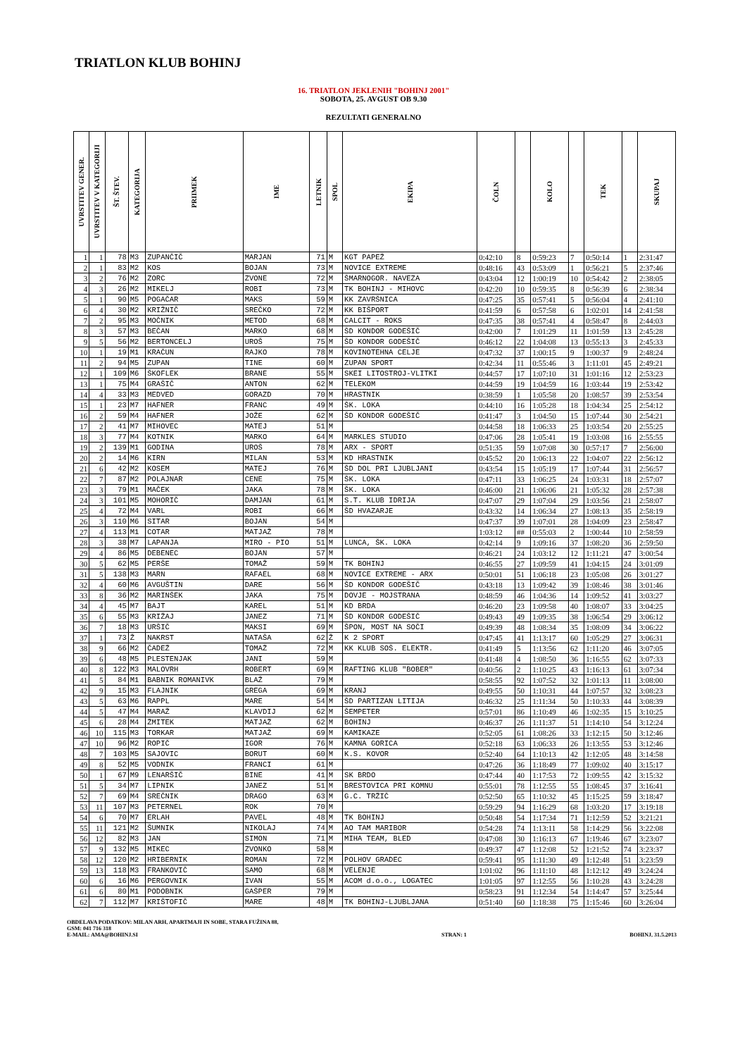TRIATLON KLUB BOHINJ
16. TRIATLON JEKLENIH "BOHINJ 2001"
SOBOTA, 25. AVGUST OB 9.30
REZULTATI GENERALNO
| UVRSTITEV GENER. | UVRSTITEV V KATEGORIJI | ŠT. ŠTEV. | KATEGORIJA | PRIIMEK | IME | LETNIK | SPOL | EKIPA | ČOLN | | KOLO | | TEK | | SKUPAJ |
| --- | --- | --- | --- | --- | --- | --- | --- | --- | --- | --- | --- | --- | --- | --- | --- |
| 1 | 1 | 78 | M3 | ZUPANČIČ | MARJAN | 71 | M | KGT PAPEŽ | 0:42:10 | 8 | 0:59:23 | 7 | 0:50:14 | 1 | 2:31:47 |
| 2 | 1 | 83 | M2 | KOS | BOJAN | 73 | M | NOVICE EXTREME | 0:48:16 | 43 | 0:53:09 | 1 | 0:56:21 | 5 | 2:37:46 |
| 3 | 2 | 76 | M2 | ZORC | ZVONE | 72 | M | ŠMARNOGOR. NAVEZA | 0:43:04 | 12 | 1:00:19 | 10 | 0:54:42 | 2 | 2:38:05 |
| 4 | 3 | 26 | M2 | MIKELJ | ROBI | 73 | M | TK BOHINJ - MIHOVC | 0:42:20 | 10 | 0:59:35 | 8 | 0:56:39 | 6 | 2:38:34 |
| 5 | 1 | 90 | M5 | POGAČAR | MAKS | 59 | M | KK ZAVRŠNICA | 0:47:25 | 35 | 0:57:41 | 5 | 0:56:04 | 4 | 2:41:10 |
| 6 | 4 | 30 | M2 | KRIŽNIČ | SREČKO | 72 | M | KK BIŠPORT | 0:41:59 | 6 | 0:57:58 | 6 | 1:02:01 | 14 | 2:41:58 |
| 7 | 2 | 95 | M3 | MOČNIK | METOD | 68 | M | CALCIT - ROKS | 0:47:35 | 38 | 0:57:41 | 4 | 0:58:47 | 8 | 2:44:03 |
| 8 | 3 | 57 | M3 | BEČAN | MARKO | 68 | M | ŠD KONDOR GODEŠIČ | 0:42:00 | 7 | 1:01:29 | 11 | 1:01:59 | 13 | 2:45:28 |
| 9 | 5 | 56 | M2 | BERTONCELJ | UROŠ | 75 | M | ŠD KONDOR GODEŠIČ | 0:46:12 | 22 | 1:04:08 | 13 | 0:55:13 | 3 | 2:45:33 |
| 10 | 1 | 19 | M1 | KRAČUN | RAJKO | 78 | M | KOVINOTEHNA CELJE | 0:47:32 | 37 | 1:00:15 | 9 | 1:00:37 | 9 | 2:48:24 |
| 11 | 2 | 94 | M5 | ZUPAN | TINE | 60 | M | ZUPAN SPORT | 0:42:34 | 11 | 0:55:46 | 3 | 1:11:01 | 45 | 2:49:21 |
| 12 | 1 | 109 | M6 | ŠKOFLEK | BRANE | 55 | M | SKEI LITOSTROJ-VLITKI | 0:44:57 | 17 | 1:07:10 | 31 | 1:01:16 | 12 | 2:53:23 |
| 13 | 1 | 75 | M4 | GRAŠIČ | ANTON | 62 | M | TELEKOM | 0:44:59 | 19 | 1:04:59 | 16 | 1:03:44 | 19 | 2:53:42 |
| 14 | 4 | 33 | M3 | MEDVED | GORAZD | 70 | M | HRASTNIK | 0:38:59 | 1 | 1:05:58 | 20 | 1:08:57 | 39 | 2:53:54 |
| 15 | 1 | 23 | M7 | HAFNER | FRANC | 49 | M | ŠK. LOKA | 0:44:10 | 16 | 1:05:28 | 18 | 1:04:34 | 25 | 2:54:12 |
| 16 | 2 | 59 | M4 | HAFNER | JOŽE | 62 | M | ŠD KONDOR GODEŠIČ | 0:41:47 | 3 | 1:04:50 | 15 | 1:07:44 | 30 | 2:54:21 |
| 17 | 2 | 41 | M7 | MIHOVEC | MATEJ | 51 | M | | 0:44:58 | 18 | 1:06:33 | 25 | 1:03:54 | 20 | 2:55:25 |
| 18 | 3 | 77 | M4 | KOTNIK | MARKO | 64 | M | MARKLES STUDIO | 0:47:06 | 28 | 1:05:41 | 19 | 1:03:08 | 16 | 2:55:55 |
| 19 | 2 | 139 | M1 | GODINA | UROŠ | 78 | M | ARX - SPORT | 0:51:35 | 59 | 1:07:08 | 30 | 0:57:17 | 7 | 2:56:00 |
| 20 | 2 | 14 | M6 | KIRN | MILAN | 53 | M | KD HRASTNIK | 0:45:52 | 20 | 1:06:13 | 22 | 1:04:07 | 22 | 2:56:12 |
| 21 | 6 | 42 | M2 | KOSEM | MATEJ | 76 | M | ŠD DOL PRI LJUBLJANI | 0:43:54 | 15 | 1:05:19 | 17 | 1:07:44 | 31 | 2:56:57 |
| 22 | 7 | 87 | M2 | POLAJNAR | CENE | 75 | M | ŠK. LOKA | 0:47:11 | 33 | 1:06:25 | 24 | 1:03:31 | 18 | 2:57:07 |
| 23 | 3 | 79 | M1 | MAČEK | JAKA | 78 | M | ŠK. LOKA | 0:46:00 | 21 | 1:06:06 | 21 | 1:05:32 | 28 | 2:57:38 |
| 24 | 3 | 101 | M5 | MOHORIČ | DAMJAN | 61 | M | S.T. KLUB IDRIJA | 0:47:07 | 29 | 1:07:04 | 29 | 1:03:56 | 21 | 2:58:07 |
| 25 | 4 | 72 | M4 | VARL | ROBI | 66 | M | ŠD HVAZARJE | 0:43:32 | 14 | 1:06:34 | 27 | 1:08:13 | 35 | 2:58:19 |
| 26 | 3 | 110 | M6 | SITAR | BOJAN | 54 | M | | 0:47:37 | 39 | 1:07:01 | 28 | 1:04:09 | 23 | 2:58:47 |
| 27 | 4 | 113 | M1 | COTAR | MATJAŽ | 78 | M | | 1:03:12 | ## | 0:55:03 | 2 | 1:00:44 | 10 | 2:58:59 |
| 28 | 3 | 38 | M7 | LAPANJA | MIRO - PIO | 51 | M | LUNCA, ŠK. LOKA | 0:42:14 | 9 | 1:09:16 | 37 | 1:08:20 | 36 | 2:59:50 |
| 29 | 4 | 86 | M5 | DEBENEC | BOJAN | 57 | M | | 0:46:21 | 24 | 1:03:12 | 12 | 1:11:21 | 47 | 3:00:54 |
| 30 | 5 | 62 | M5 | PERŠE | TOMAŽ | 59 | M | TK BOHINJ | 0:46:55 | 27 | 1:09:59 | 41 | 1:04:15 | 24 | 3:01:09 |
| 31 | 5 | 138 | M3 | MARN | RAFAEL | 68 | M | NOVICE EXTREME - ARX | 0:50:01 | 51 | 1:06:18 | 23 | 1:05:08 | 26 | 3:01:27 |
| 32 | 4 | 60 | M6 | AVGUŠTIN | DARE | 56 | M | ŠD KONDOR GODEŠIČ | 0:43:18 | 13 | 1:09:42 | 39 | 1:08:46 | 38 | 3:01:46 |
| 33 | 8 | 36 | M2 | MARINŠEK | JAKA | 75 | M | DOVJE - MOJSTRANA | 0:48:59 | 46 | 1:04:36 | 14 | 1:09:52 | 41 | 3:03:27 |
| 34 | 4 | 45 | M7 | BAJT | KAREL | 51 | M | KD BRDA | 0:46:20 | 23 | 1:09:58 | 40 | 1:08:07 | 33 | 3:04:25 |
| 35 | 6 | 55 | M3 | KRIŽAJ | JANEZ | 71 | M | ŠD KONDOR GODEŠIČ | 0:49:43 | 49 | 1:09:35 | 38 | 1:06:54 | 29 | 3:06:12 |
| 36 | 7 | 18 | M3 | URŠIČ | MAKSI | 69 | M | ŠPON, MOST NA SOČI | 0:49:39 | 48 | 1:08:34 | 35 | 1:08:09 | 34 | 3:06:22 |
| 37 | 1 | 73 | Ž | NAKRST | NATAŠA | 62 | Ž | K 2 SPORT | 0:47:45 | 41 | 1:13:17 | 60 | 1:05:29 | 27 | 3:06:31 |
| 38 | 9 | 66 | M2 | ČADEŽ | TOMAŽ | 72 | M | KK KLUB SOŠ. ELEKTR. | 0:41:49 | 5 | 1:13:56 | 62 | 1:11:20 | 46 | 3:07:05 |
| 39 | 6 | 48 | M5 | PLESTENJAK | JANI | 59 | M | | 0:41:48 | 4 | 1:08:50 | 36 | 1:16:55 | 62 | 3:07:33 |
| 40 | 8 | 122 | M3 | MALOVRH | ROBERT | 69 | M | RAFTING KLUB "BOBER" | 0:40:56 | 2 | 1:10:25 | 43 | 1:16:13 | 61 | 3:07:34 |
| 41 | 5 | 84 | M1 | BABNIK ROMANIVK | BLAŽ | 79 | M | | 0:58:55 | 92 | 1:07:52 | 32 | 1:01:13 | 11 | 3:08:00 |
| 42 | 9 | 15 | M3 | FLAJNIK | GREGA | 69 | M | KRANJ | 0:49:55 | 50 | 1:10:31 | 44 | 1:07:57 | 32 | 3:08:23 |
| 43 | 5 | 63 | M6 | RAPPL | MARE | 54 | M | ŠD PARTIZAN LITIJA | 0:46:32 | 25 | 1:11:34 | 50 | 1:10:33 | 44 | 3:08:39 |
| 44 | 5 | 47 | M4 | MARAŽ | KLAVDIJ | 62 | M | ŠEMPETER | 0:57:01 | 86 | 1:10:49 | 46 | 1:02:35 | 15 | 3:10:25 |
| 45 | 6 | 28 | M4 | ŽMITEK | MATJAŽ | 62 | M | BOHINJ | 0:46:37 | 26 | 1:11:37 | 51 | 1:14:10 | 54 | 3:12:24 |
| 46 | 10 | 115 | M3 | TORKAR | MATJAŽ | 69 | M | KAMIKAZE | 0:52:05 | 61 | 1:08:26 | 33 | 1:12:15 | 50 | 3:12:46 |
| 47 | 10 | 96 | M2 | ROPIČ | IGOR | 76 | M | KAMNA GORICA | 0:52:18 | 63 | 1:06:33 | 26 | 1:13:55 | 53 | 3:12:46 |
| 48 | 7 | 103 | M5 | SAJOVIC | BORUT | 60 | M | K.S. KOVOR | 0:52:40 | 64 | 1:10:13 | 42 | 1:12:05 | 48 | 3:14:58 |
| 49 | 8 | 52 | M5 | VODNIK | FRANCI | 61 | M | | 0:47:26 | 36 | 1:18:49 | 77 | 1:09:02 | 40 | 3:15:17 |
| 50 | 1 | 67 | M9 | LENARŠIČ | BINE | 41 | M | SK BRDO | 0:47:44 | 40 | 1:17:53 | 72 | 1:09:55 | 42 | 3:15:32 |
| 51 | 5 | 34 | M7 | LIPNIK | JANEZ | 51 | M | BRESTOVICA PRI KOMNU | 0:55:01 | 78 | 1:12:55 | 55 | 1:08:45 | 37 | 3:16:41 |
| 52 | 7 | 69 | M4 | SREČNIK | DRAGO | 63 | M | G.C. TRŽIČ | 0:52:50 | 65 | 1:10:32 | 45 | 1:15:25 | 59 | 3:18:47 |
| 53 | 11 | 107 | M3 | PETERNEL | ROK | 70 | M | | 0:59:29 | 94 | 1:16:29 | 68 | 1:03:20 | 17 | 3:19:18 |
| 54 | 6 | 70 | M7 | ERLAH | PAVEL | 48 | M | TK BOHINJ | 0:50:48 | 54 | 1:17:34 | 71 | 1:12:59 | 52 | 3:21:21 |
| 55 | 11 | 121 | M2 | ŠUMNIK | NIKOLAJ | 74 | M | AO TAM MARIBOR | 0:54:28 | 74 | 1:13:11 | 58 | 1:14:29 | 56 | 3:22:08 |
| 56 | 12 | 82 | M3 | JAN | SIMON | 71 | M | MIHA TEAM, BLED | 0:47:08 | 30 | 1:16:13 | 67 | 1:19:46 | 67 | 3:23:07 |
| 57 | 9 | 132 | M5 | MIKEC | ZVONKO | 58 | M | | 0:49:37 | 47 | 1:12:08 | 52 | 1:21:52 | 74 | 3:23:37 |
| 58 | 12 | 120 | M2 | HRIBERNIK | ROMAN | 72 | M | POLHOV GRADEC | 0:59:41 | 95 | 1:11:30 | 49 | 1:12:48 | 51 | 3:23:59 |
| 59 | 13 | 118 | M3 | FRANKOVIČ | SAMO | 68 | M | VELENJE | 1:01:02 | 96 | 1:11:10 | 48 | 1:12:12 | 49 | 3:24:24 |
| 60 | 6 | 16 | M6 | PERGOVNIK | IVAN | 55 | M | ACOM d.o.o., LOGATEC | 1:01:05 | 97 | 1:12:55 | 56 | 1:10:28 | 43 | 3:24:28 |
| 61 | 6 | 80 | M1 | PODOBNIK | GAŠPER | 79 | M | | 0:58:23 | 91 | 1:12:34 | 54 | 1:14:47 | 57 | 3:25:44 |
| 62 | 7 | 112 | M7 | KRIŠTOFIČ | MARE | 48 | M | TK BOHINJ-LJUBLJANA | 0:51:40 | 60 | 1:18:38 | 75 | 1:15:46 | 60 | 3:26:04 |
OBDELAVA PODATKOV: MILAN ARH, APARTMAJI IN SOBE, STARA FUŽINA 88,
GSM: 041 716 318
E-MAIL: AMA@BOHINJ.SI
STRAN: 1 BOHINJ, 31.5.2013